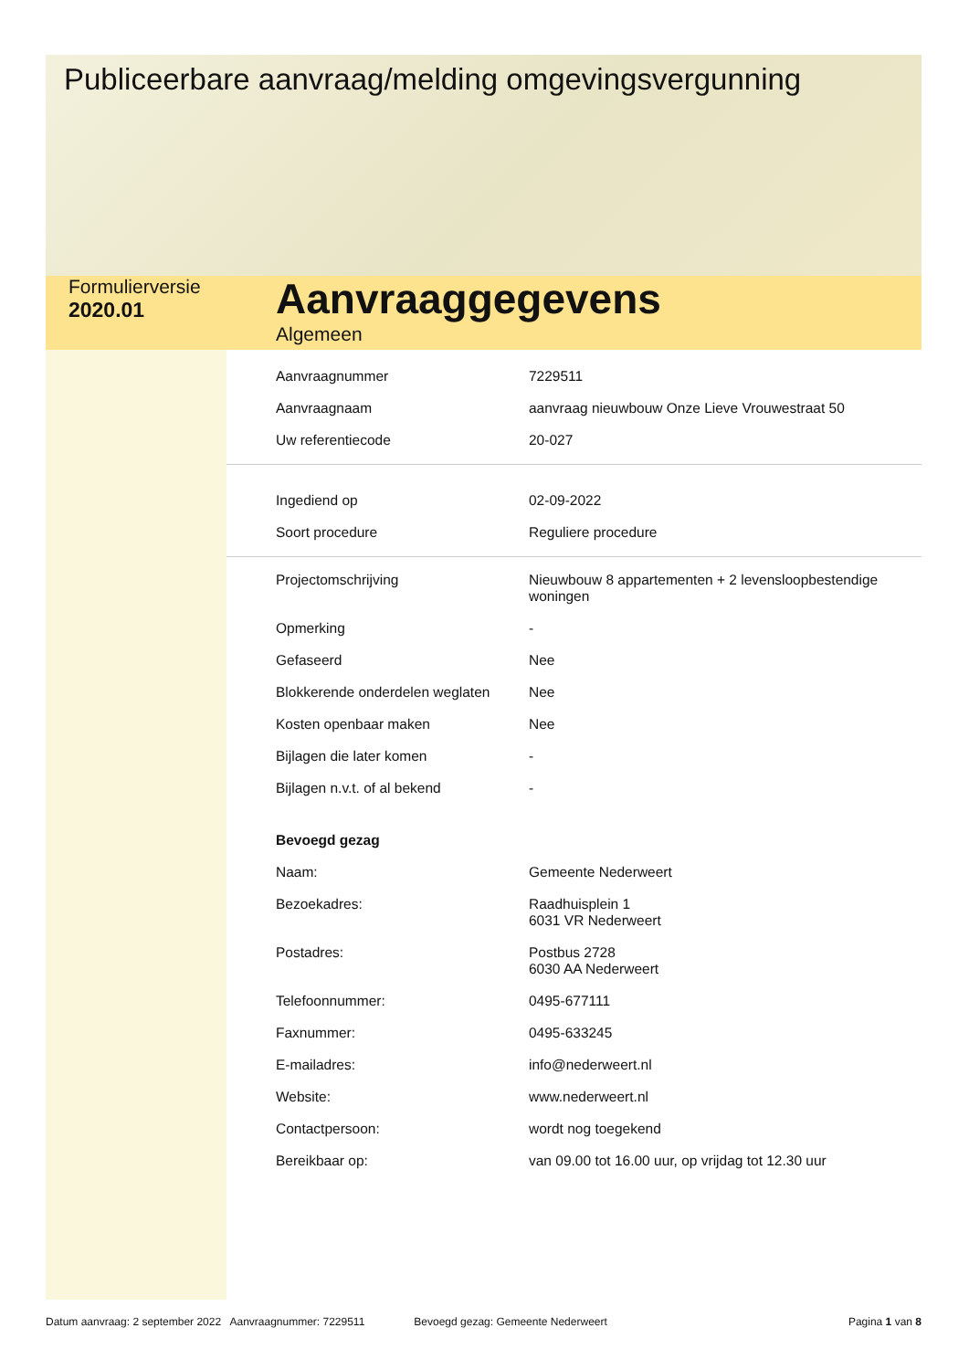Publiceerbare aanvraag/melding omgevingsvergunning
Formulierversie
2020.01
Aanvraaggegevens
Algemeen
| Aanvraagnummer | 7229511 |
| Aanvraagnaam | aanvraag nieuwbouw Onze Lieve Vrouwestraat 50 |
| Uw referentiecode | 20-027 |
| Ingediend op | 02-09-2022 |
| Soort procedure | Reguliere procedure |
| Projectomschrijving | Nieuwbouw 8 appartementen + 2 levensloopbestendige woningen |
| Opmerking | - |
| Gefaseerd | Nee |
| Blokkerende onderdelen weglaten | Nee |
| Kosten openbaar maken | Nee |
| Bijlagen die later komen | - |
| Bijlagen n.v.t. of al bekend | - |
| Bevoegd gezag | |
| Naam: | Gemeente Nederweert |
| Bezoekadres: | Raadhuisplein 1 6031 VR Nederweert |
| Postadres: | Postbus 2728 6030 AA Nederweert |
| Telefoonnummer: | 0495-677111 |
| Faxnummer: | 0495-633245 |
| E-mailadres: | info@nederweert.nl |
| Website: | www.nederweert.nl |
| Contactpersoon: | wordt nog toegekend |
| Bereikbaar op: | van 09.00 tot 16.00 uur, op vrijdag tot 12.30 uur |
Datum aanvraag: 2 september 2022 Aanvraagnummer: 7229511 Bevoegd gezag: Gemeente Nederweert Pagina 1 van 8